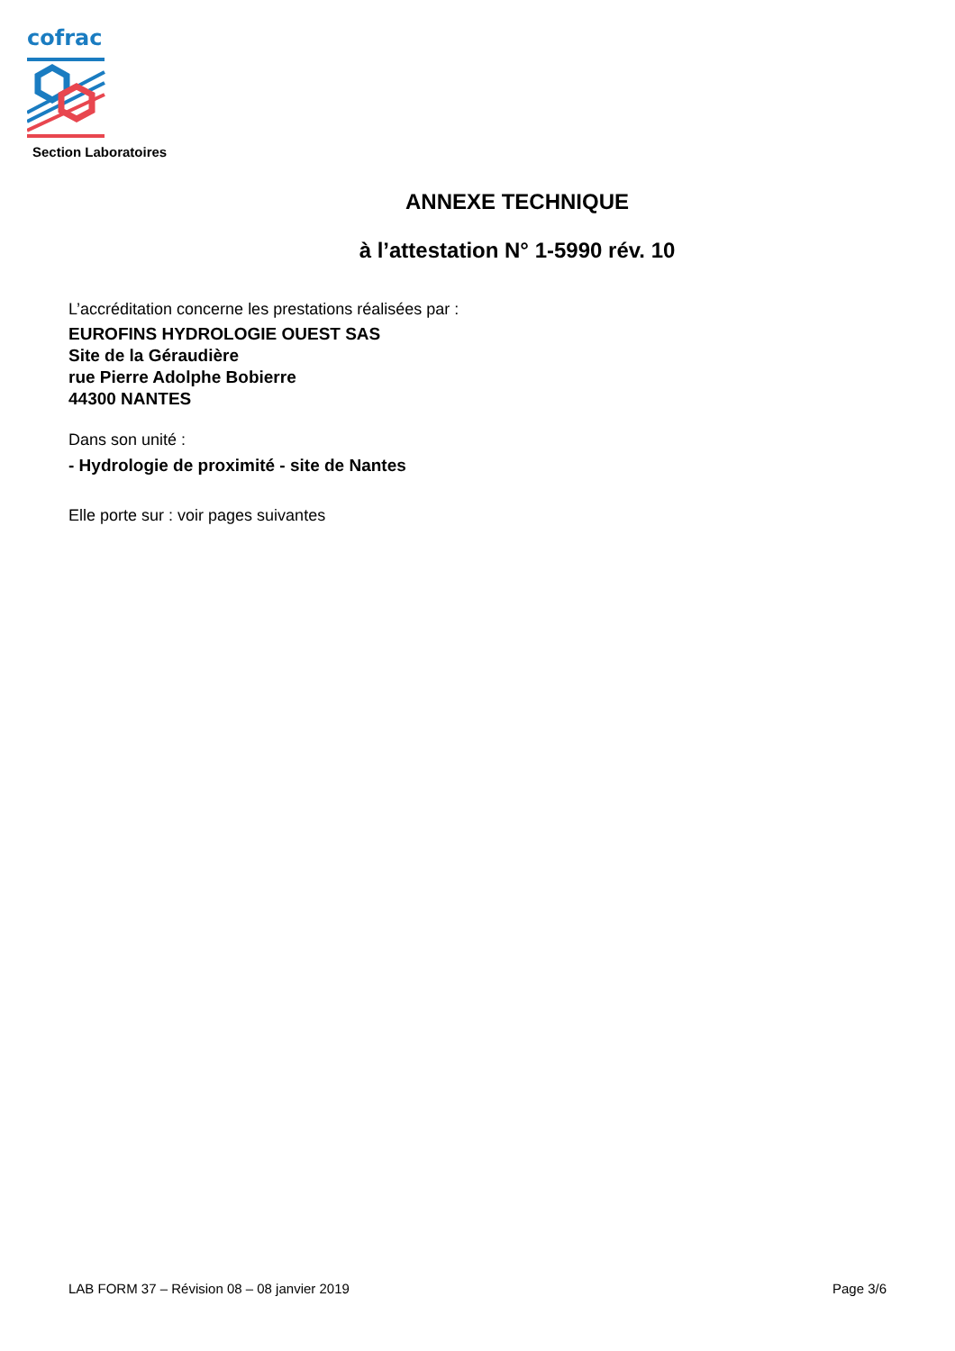cofrac
Section Laboratoires
ANNEXE TECHNIQUE
à l’attestation N° 1-5990 rév. 10
L’accréditation concerne les prestations réalisées par :
EUROFINS HYDROLOGIE OUEST SAS
Site de la Géraudière
rue Pierre Adolphe Bobierre
44300 NANTES
Dans son unité :
- Hydrologie de proximité - site de Nantes
Elle porte sur : voir pages suivantes
LAB FORM 37 – Révision 08 – 08 janvier 2019 Page 3/6